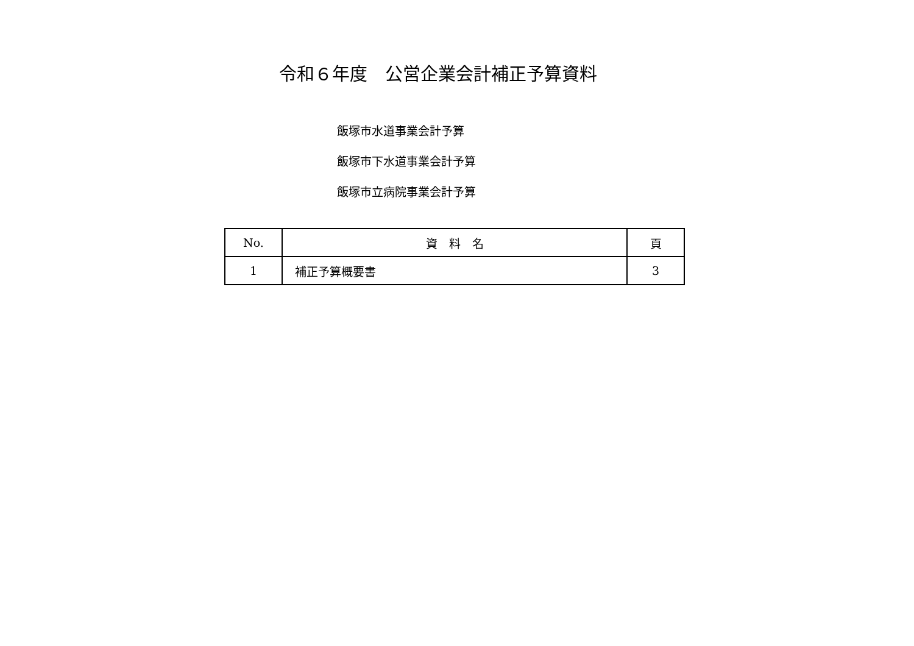令和６年度　公営企業会計補正予算資料
飯塚市水道事業会計予算
飯塚市下水道事業会計予算
飯塚市立病院事業会計予算
| No. | 資 料 名 | 頁 |
| --- | --- | --- |
| 1 | 補正予算概要書 | 3 |